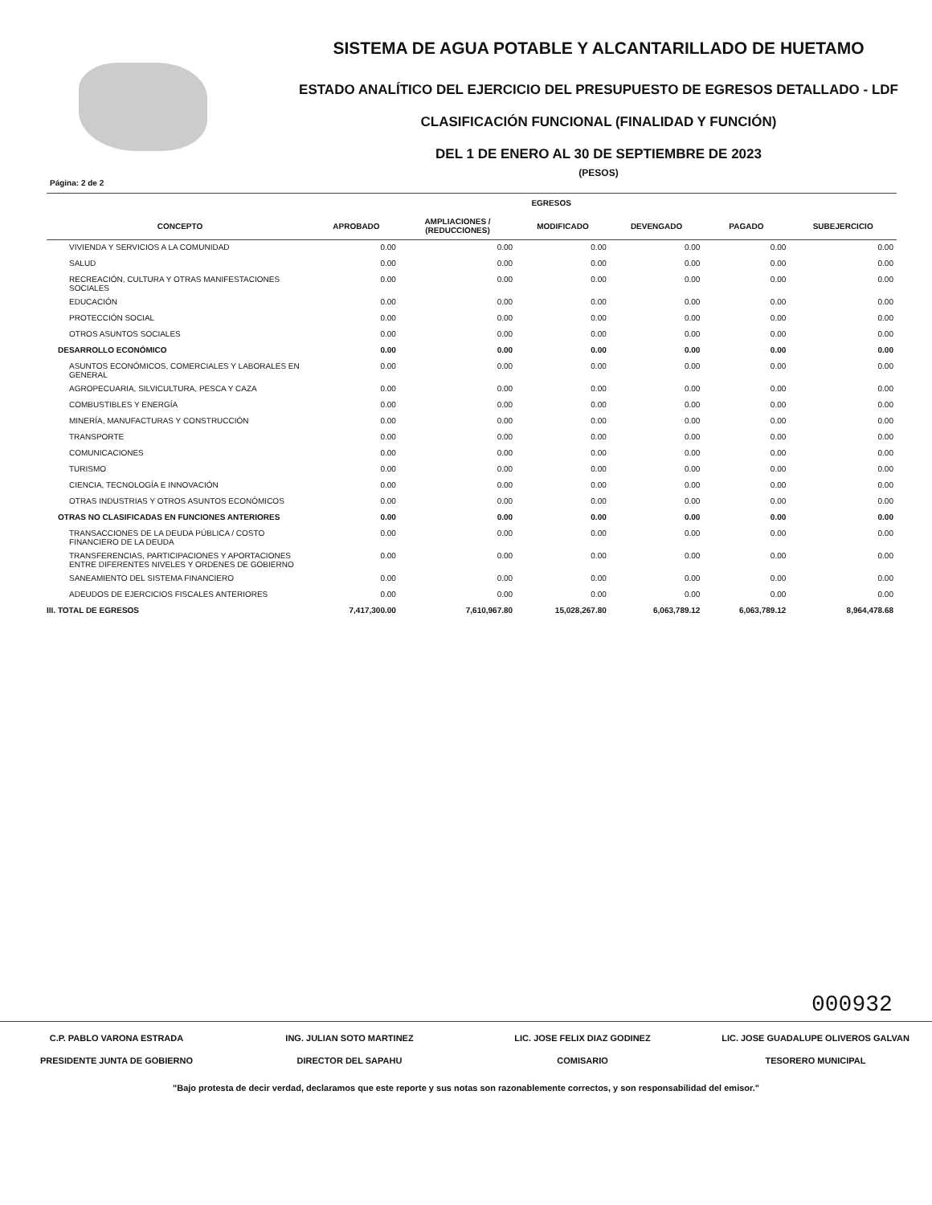SISTEMA DE AGUA POTABLE Y ALCANTARILLADO DE HUETAMO
ESTADO ANALÍTICO DEL EJERCICIO DEL PRESUPUESTO DE EGRESOS DETALLADO - LDF
CLASIFICACIÓN FUNCIONAL (FINALIDAD Y FUNCIÓN)
DEL 1 DE ENERO AL 30 DE SEPTIEMBRE DE 2023
(PESOS)
Página: 2 de 2
| | EGRESOS | | | | | |
| --- | --- | --- | --- | --- | --- | --- |
| CONCEPTO | APROBADO | AMPLIACIONES / (REDUCCIONES) | MODIFICADO | DEVENGADO | PAGADO | SUBEJERCICIO |
| VIVIENDA Y SERVICIOS A LA COMUNIDAD | 0.00 | 0.00 | 0.00 | 0.00 | 0.00 | 0.00 |
| SALUD | 0.00 | 0.00 | 0.00 | 0.00 | 0.00 | 0.00 |
| RECREACIÓN, CULTURA Y OTRAS MANIFESTACIONES SOCIALES | 0.00 | 0.00 | 0.00 | 0.00 | 0.00 | 0.00 |
| EDUCACIÓN | 0.00 | 0.00 | 0.00 | 0.00 | 0.00 | 0.00 |
| PROTECCIÓN SOCIAL | 0.00 | 0.00 | 0.00 | 0.00 | 0.00 | 0.00 |
| OTROS ASUNTOS SOCIALES | 0.00 | 0.00 | 0.00 | 0.00 | 0.00 | 0.00 |
| DESARROLLO ECONÓMICO | 0.00 | 0.00 | 0.00 | 0.00 | 0.00 | 0.00 |
| ASUNTOS ECONÓMICOS, COMERCIALES Y LABORALES EN GENERAL | 0.00 | 0.00 | 0.00 | 0.00 | 0.00 | 0.00 |
| AGROPECUARIA, SILVICULTURA, PESCA Y CAZA | 0.00 | 0.00 | 0.00 | 0.00 | 0.00 | 0.00 |
| COMBUSTIBLES Y ENERGÍA | 0.00 | 0.00 | 0.00 | 0.00 | 0.00 | 0.00 |
| MINERÍA, MANUFACTURAS Y CONSTRUCCIÓN | 0.00 | 0.00 | 0.00 | 0.00 | 0.00 | 0.00 |
| TRANSPORTE | 0.00 | 0.00 | 0.00 | 0.00 | 0.00 | 0.00 |
| COMUNICACIONES | 0.00 | 0.00 | 0.00 | 0.00 | 0.00 | 0.00 |
| TURISMO | 0.00 | 0.00 | 0.00 | 0.00 | 0.00 | 0.00 |
| CIENCIA, TECNOLOGÍA E INNOVACIÓN | 0.00 | 0.00 | 0.00 | 0.00 | 0.00 | 0.00 |
| OTRAS INDUSTRIAS Y OTROS ASUNTOS ECONÓMICOS | 0.00 | 0.00 | 0.00 | 0.00 | 0.00 | 0.00 |
| OTRAS NO CLASIFICADAS EN FUNCIONES ANTERIORES | 0.00 | 0.00 | 0.00 | 0.00 | 0.00 | 0.00 |
| TRANSACCIONES DE LA DEUDA PÚBLICA / COSTO FINANCIERO DE LA DEUDA | 0.00 | 0.00 | 0.00 | 0.00 | 0.00 | 0.00 |
| TRANSFERENCIAS, PARTICIPACIONES Y APORTACIONES ENTRE DIFERENTES NIVELES Y ORDENES DE GOBIERNO | 0.00 | 0.00 | 0.00 | 0.00 | 0.00 | 0.00 |
| SANEAMIENTO DEL SISTEMA FINANCIERO | 0.00 | 0.00 | 0.00 | 0.00 | 0.00 | 0.00 |
| ADEUDOS DE EJERCICIOS FISCALES ANTERIORES | 0.00 | 0.00 | 0.00 | 0.00 | 0.00 | 0.00 |
| III. TOTAL DE EGRESOS | 7,417,300.00 | 7,610,967.80 | 15,028,267.80 | 6,063,789.12 | 6,063,789.12 | 8,964,478.68 |
000932
C.P. PABLO VARONA ESTRADA
PRESIDENTE JUNTA DE GOBIERNO
ING. JULIAN SOTO MARTINEZ
DIRECTOR DEL SAPAHU
LIC. JOSE FELIX DIAZ GODINEZ
COMISARIO
LIC. JOSE GUADALUPE OLIVEROS GALVAN
TESORERO MUNICIPAL
"Bajo protesta de decir verdad, declaramos que este reporte y sus notas son razonablemente correctos, y son responsabilidad del emisor."